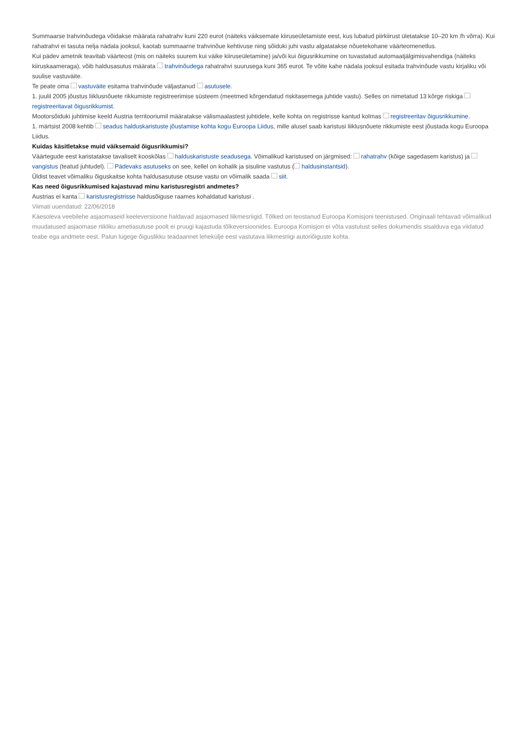Summaarse trahvinõudega võidakse määrata rahatrahv kuni 220 eurot (näiteks väiksemate kiiruseületamiste eest, kus lubatud piirkiirust ületatakse 10–20 km /h võrra). Kui rahatrahvi ei tasuta nelja nädala jooksul, kaotab summaarne trahvinõue kehtivuse ning sõiduki juhi vastu algatatakse nõuetekohane väärteomenetlus.
Kui pädev ametnik teavitab väärteost (mis on näiteks suurem kui väike kiiruseületamine) ja/või kui õigusrikkumine on tuvastatud automaatjälgimisvahendiga (näiteks kiiruskaameraga), võib haldusasutus määrata trahvinõudega rahatrahvi suurusega kuni 365 eurot. Te võite kahe nädala jooksul esitada trahvinõude vastu kirjaliku või suulise vastuväite.
Te peate oma vastuväite esitama trahvinõude väljastanud asutusele.
1. juulil 2005 jõustus liiklusnõuete rikkumiste registreerimise süsteem (meetmed kõrgendatud riskitasemega juhtide vastu). Selles on nimetatud 13 kõrge riskiga registreeritavat õigusrikkumist.
Mootorsõiduki juhtimise keeld Austria territooriumil määratakse välismaalastest juhtidele, kelle kohta on registrisse kantud kolmas registreeritav õigusrikkumine.
1. märtsist 2008 kehtib seadus halduskaristuste jõustamise kohta kogu Euroopa Liidus, mille alusel saab karistusi liiklusnõuete rikkumiste eest jõustada kogu Euroopa Liidus.
Kuidas käsitletakse muid väiksemaid õigusrikkumisi?
Väärtegude eest karistatakse tavaliselt kooskõlas halduskaristuste seadusega. Võimalikud karistused on järgmised: rahatrahv (kõige sagedasem karistus) ja vangistus (teatud juhtudel). Pädevaks asutuseks on see, kellel on kohalik ja sisuline vastutus ( haldusinstantsid).
Üldist teavet võimaliku õiguskaitse kohta haldusasutuse otsuse vastu on võimalik saada siit.
Kas need õigusrikkumised kajastuvad minu karistusregistri andmetes?
Austrias ei kanta karistusregistrisse haldusõiguse raames kohaldatud karistusi .
Viimati uuendatud: 22/06/2018
Käesoleva veebilehe asjaomaseid keeleversioone haldavad asjaomased liikmesriigid. Tõlked on teostanud Euroopa Komisjoni teenistused. Originaali tehtavad võimalikud muudatused asjaomase riikliku ametiasutuse poolt ei pruugi kajastuda tõlkeversioonides. Euroopa Komisjon ei võta vastutust selles dokumendis sisalduva ega viidatud teabe ega andmete eest. Palun lugege õiguslikku teadaannet lehekülje eest vastutava liikmesriigi autoriõiguste kohta.